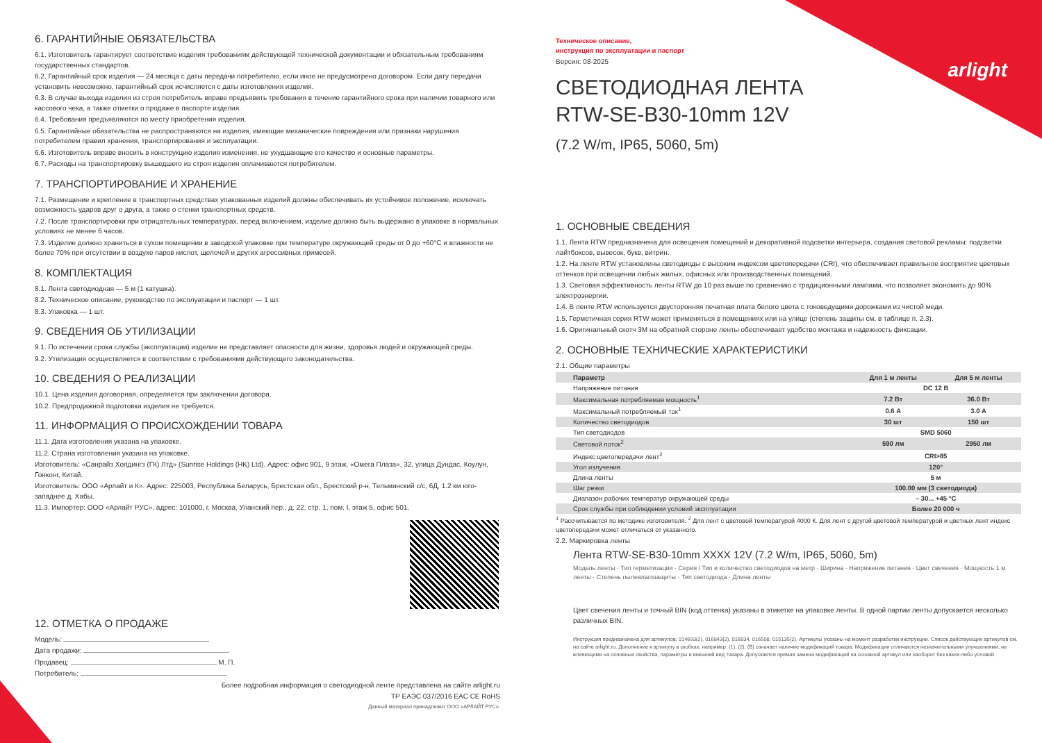arlight
6. ГАРАНТИЙНЫЕ ОБЯЗАТЕЛЬСТВА
6.1. Изготовитель гарантирует соответствие изделия требованиям действующей технической документации и обязательным требованиям государственных стандартов.
6.2. Гарантийный срок изделия — 24 месяца с даты передачи потребителю, если иное не предусмотрено договором. Если дату передачи установить невозможно, гарантийный срок исчисляется с даты изготовления изделия.
6.3. В случае выхода изделия из строя потребитель вправе предъявить требования в течение гарантийного срока при наличии товарного или кассового чека, а также отметки о продаже в паспорте изделия.
6.4. Требования предъявляются по месту приобретения изделия.
6.5. Гарантийные обязательства не распространяются на изделия, имеющие механические повреждения или признаки нарушения потребителем правил хранения, транспортирования и эксплуатации.
6.6. Изготовитель вправе вносить в конструкцию изделия изменения, не ухудшающие его качество и основные параметры.
6.7. Расходы на транспортировку вышедшего из строя изделия оплачиваются потребителем.
7. ТРАНСПОРТИРОВАНИЕ И ХРАНЕНИЕ
7.1. Размещение и крепление в транспортных средствах упакованных изделий должны обеспечивать их устойчивое положение, исключать возможность ударов друг о друга, а также о стенки транспортных средств.
7.2. После транспортировки при отрицательных температурах, перед включением, изделие должно быть выдержано в упаковке в нормальных условиях не менее 6 часов.
7.3. Изделие должно храниться в сухом помещении в заводской упаковке при температуре окружающей среды от 0 до +60°С и влажности не более 70% при отсутствии в воздухе паров кислот, щелочей и других агрессивных примесей.
8. КОМПЛЕКТАЦИЯ
8.1. Лента светодиодная — 5 м (1 катушка).
8.2. Техническое описание, руководство по эксплуатации и паспорт — 1 шт.
8.3. Упаковка — 1 шт.
9. СВЕДЕНИЯ ОБ УТИЛИЗАЦИИ
9.1. По истечении срока службы (эксплуатации) изделие не представляет опасности для жизни, здоровья людей и окружающей среды.
9.2. Утилизация осуществляется в соответствии с требованиями действующего законодательства.
10. СВЕДЕНИЯ О РЕАЛИЗАЦИИ
10.1. Цена изделия договорная, определяется при заключении договора.
10.2. Предпродажной подготовки изделия не требуется.
11. ИНФОРМАЦИЯ О ПРОИСХОЖДЕНИИ ТОВАРА
11.1. Дата изготовления указана на упаковке.
11.2. Страна изготовления указана на упаковке.
Изготовитель: «Санрайз Холдингз (ГК) Лтд» (Sunrise Holdings (HK) Ltd). Адрес: офис 901, 9 этаж, «Омега Плаза», 32, улица Дундас, Коулун, Гонконг, Китай.
Изготовитель: ООО «Арлайт и К». Адрес: 225003, Республика Беларусь, Брестская обл., Брестский р-н, Тельминский с/с, 6Д, 1.2 км юго-западнее д. Хабы.
11.3. Импортер: ООО «Арлайт РУС», адрес: 101000, г. Москва, Уланский пер., д. 22, стр. 1, пом. I, этаж 5, офис 501.
12. ОТМЕТКА О ПРОДАЖЕ
Модель:
Дата продажи:
Продавец: М. П.
Потребитель:
Более подробная информация о светодиодной ленте представлена на сайте arlight.ru
ТР ЕАЭС 037/2016 EAC CE RoHS
Данный материал принадлежит ООО «АРЛАЙТ РУС».
Техническое описание,
инструкция по эксплуатации и паспорт
Версия: 08-2025
СВЕТОДИОДНАЯ ЛЕНТА
RTW-SE-B30-10mm 12V
(7.2 W/m, IP65, 5060, 5m)
1. ОСНОВНЫЕ СВЕДЕНИЯ
1.1. Лента RTW предназначена для освещения помещений и декоративной подсветки интерьера, создания световой рекламы: подсветки лайтбоксов, вывесок, букв, витрин.
1.2. На ленте RTW установлены светодиоды с высоким индексом цветопередачи (CRI), что обеспечивает правильное восприятие цветовых оттенков при освещении любых жилых, офисных или производственных помещений.
1.3. Световая эффективность ленты RTW до 10 раз выше по сравнению с традиционными лампами, что позволяет экономить до 90% электроэнергии.
1.4. В ленте RTW используется двусторонняя печатная плата белого цвета с токоведущими дорожками из чистой меди.
1.5. Герметичная серия RTW может применяться в помещениях или на улице (степень защиты см. в таблице п. 2.3).
1.6. Оригинальный скотч 3М на обратной стороне ленты обеспечивает удобство монтажа и надежность фиксации.
2. ОСНОВНЫЕ ТЕХНИЧЕСКИЕ ХАРАКТЕРИСТИКИ
2.1. Общие параметры
| Параметр | Для 1 м ленты | Для 5 м ленты |
| --- | --- | --- |
| Напряжение питания | DC 12 В | |
| Максимальная потребляемая мощность<sup>1</sup> | 7.2 Вт | 36.0 Вт |
| Максимальный потребляемый ток<sup>1</sup> | 0.6 А | 3.0 А |
| Количество светодиодов | 30 шт | 150 шт |
| Тип светодиодов | SMD 5060 | |
| Световой поток<sup>2</sup> | 590 лм | 2950 лм |
| Индекс цветопередачи лент<sup>2</sup> | CRI>85 | |
| Угол излучения | 120° | |
| Длина ленты | 5 м | |
| Шаг резки | 100.00 мм (3 светодиода) | |
| Диапазон рабочих температур окружающей среды | – 30... +45 °С | |
| Срок службы при соблюдении условий эксплуатации | Более 20 000 ч | |
<sup>1</sup> Рассчитывается по методике изготовителя. <sup>2</sup> Для лент с цветовой температурой 4000 К. Для лент с другой цветовой температурой и цветных лент индекс цветопередачи может отличаться от указанного.
2.2. Маркировка ленты
Лента RTW-SE-B30-10mm XXXX 12V (7.2 W/m, IP65, 5060, 5m)
Модель ленты · Тип герметизации · Серия / Тип и количество светодиодов на метр · Ширина · Напряжение питания · Цвет свечения · Мощность 1 м ленты · Степень пылевлагозащиты · Тип светодиода · Длина ленты
Цвет свечения ленты и точный BIN (код оттенка) указаны в этикетке на упаковке ленты. В одной партии ленты допускается несколько различных BIN.
Инструкция предназначена для артикулов: 014693(2), 016843(2), 016834, 016508, 015135(2). Артикулы указаны на момент разработки инструкции. Список действующих артикулов см. на сайте arlight.ru. Дополнение к артикулу в скобках, например, (1), (2), (B) означает наличие модификаций товара. Модификации отличаются незначительными улучшениями, не влияющими на основные свойства, параметры и внешний вид товара. Допускается прямая замена модификаций на основной артикул или наоборот без каких-либо условий.